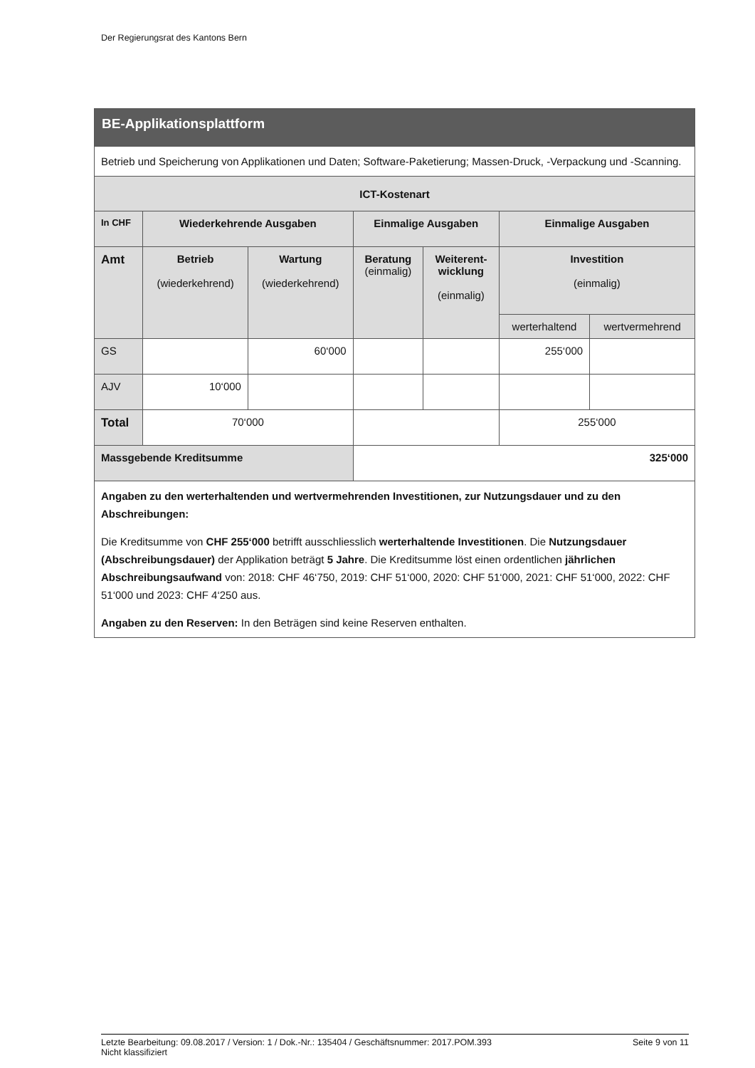Der Regierungsrat des Kantons Bern
| BE-Applikationsplattform | | | | | | |
| Betrieb und Speicherung von Applikationen und Daten; Software-Paketierung; Massen-Druck, -Verpackung und -Scanning. | | | | | | |
| ICT-Kostenart | | | | | | |
| In CHF | Wiederkehrende Ausgaben | | Einmalige Ausgaben | | Einmalige Ausgaben | |
| Amt | Betrieb (wiederkehrend) | Wartung (wiederkehrend) | Beratung (einmalig) | Weiterent- wicklung (einmalig) | Investition (einmalig) | |
| | | | | | werterhaltend | wertvermehrend |
| GS | | 60‘000 | | | 255‘000 | |
| AJV | 10‘000 | | | | | |
| Total | 70‘000 | | | | 255‘000 | |
| Massgebende Kreditsumme | | | 325‘000 | | | |
| Angaben zu den werterhaltenden und wertvermehrenden Investitionen, zur Nutzungsdauer und zu den Abschreibungen: Die Kreditsumme von CHF 255‘000 betrifft ausschliesslich werterhaltende Investitionen . Die Nutzungsdauer (Abschreibungsdauer) der Applikation beträgt 5 Jahre . Die Kreditsumme löst einen ordentlichen jährlichen Abschreibungsaufwand von: 2018: CHF 46‘750, 2019: CHF 51‘000, 2020: CHF 51‘000, 2021: CHF 51‘000, 2022: CHF 51‘000 und 2023: CHF 4‘250 aus. Angaben zu den Reserven: In den Beträgen sind keine Reserven enthalten. | | | | | | |
Letzte Bearbeitung: 09.08.2017 / Version: 1 / Dok.-Nr.: 135404 / Geschäftsnummer: 2017.POM.393 Seite 9 von 11
Nicht klassifiziert